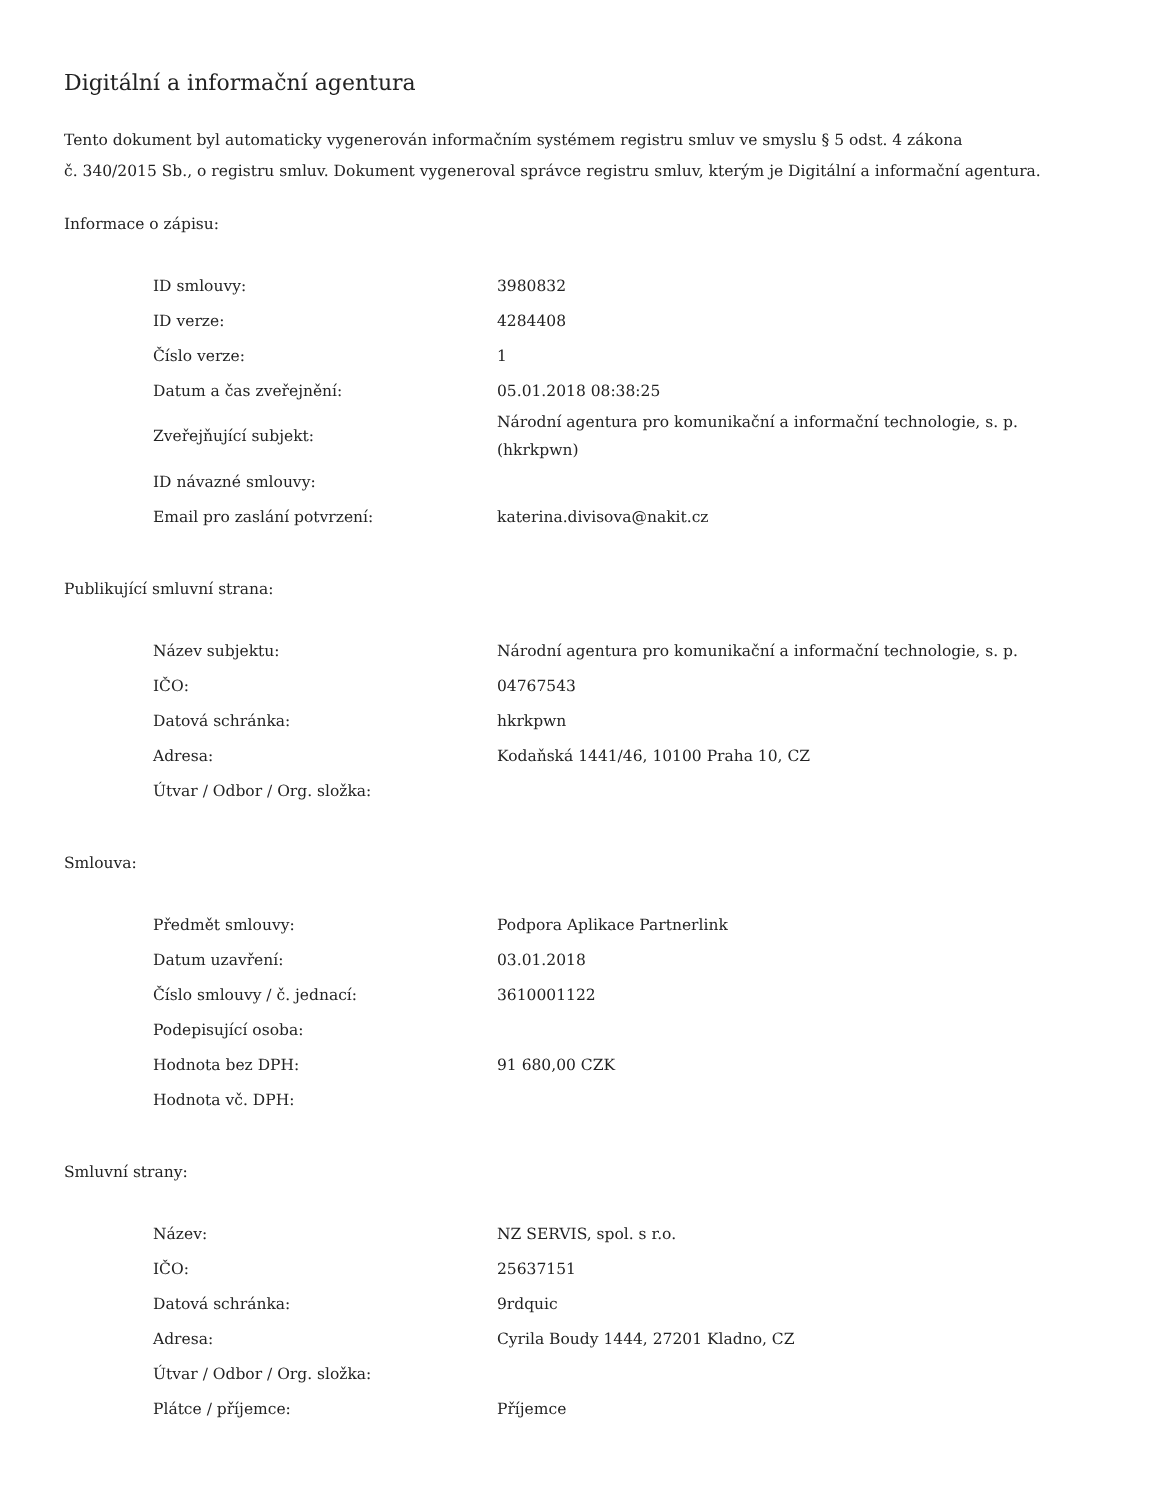Digitální a informační agentura
Tento dokument byl automaticky vygenerován informačním systémem registru smluv ve smyslu § 5 odst. 4 zákona
č. 340/2015 Sb., o registru smluv. Dokument vygeneroval správce registru smluv, kterým je Digitální a informační agentura.
Informace o zápisu:
| ID smlouvy: | 3980832 |
| ID verze: | 4284408 |
| Číslo verze: | 1 |
| Datum a čas zveřejnění: | 05.01.2018 08:38:25 |
| Zveřejňující subjekt: | Národní agentura pro komunikační a informační technologie, s. p. (hkrkpwn) |
| ID návazné smlouvy: | |
| Email pro zaslání potvrzení: | katerina.divisova@nakit.cz |
Publikující smluvní strana:
| Název subjektu: | Národní agentura pro komunikační a informační technologie, s. p. |
| IČO: | 04767543 |
| Datová schránka: | hkrkpwn |
| Adresa: | Kodaňská 1441/46, 10100 Praha 10, CZ |
| Útvar / Odbor / Org. složka: | |
Smlouva:
| Předmět smlouvy: | Podpora Aplikace Partnerlink |
| Datum uzavření: | 03.01.2018 |
| Číslo smlouvy / č. jednací: | 3610001122 |
| Podepisující osoba: | |
| Hodnota bez DPH: | 91 680,00 CZK |
| Hodnota vč. DPH: | |
Smluvní strany:
| Název: | NZ SERVIS, spol. s r.o. |
| IČO: | 25637151 |
| Datová schránka: | 9rdquic |
| Adresa: | Cyrila Boudy 1444, 27201 Kladno, CZ |
| Útvar / Odbor / Org. složka: | |
| Plátce / příjemce: | Příjemce |